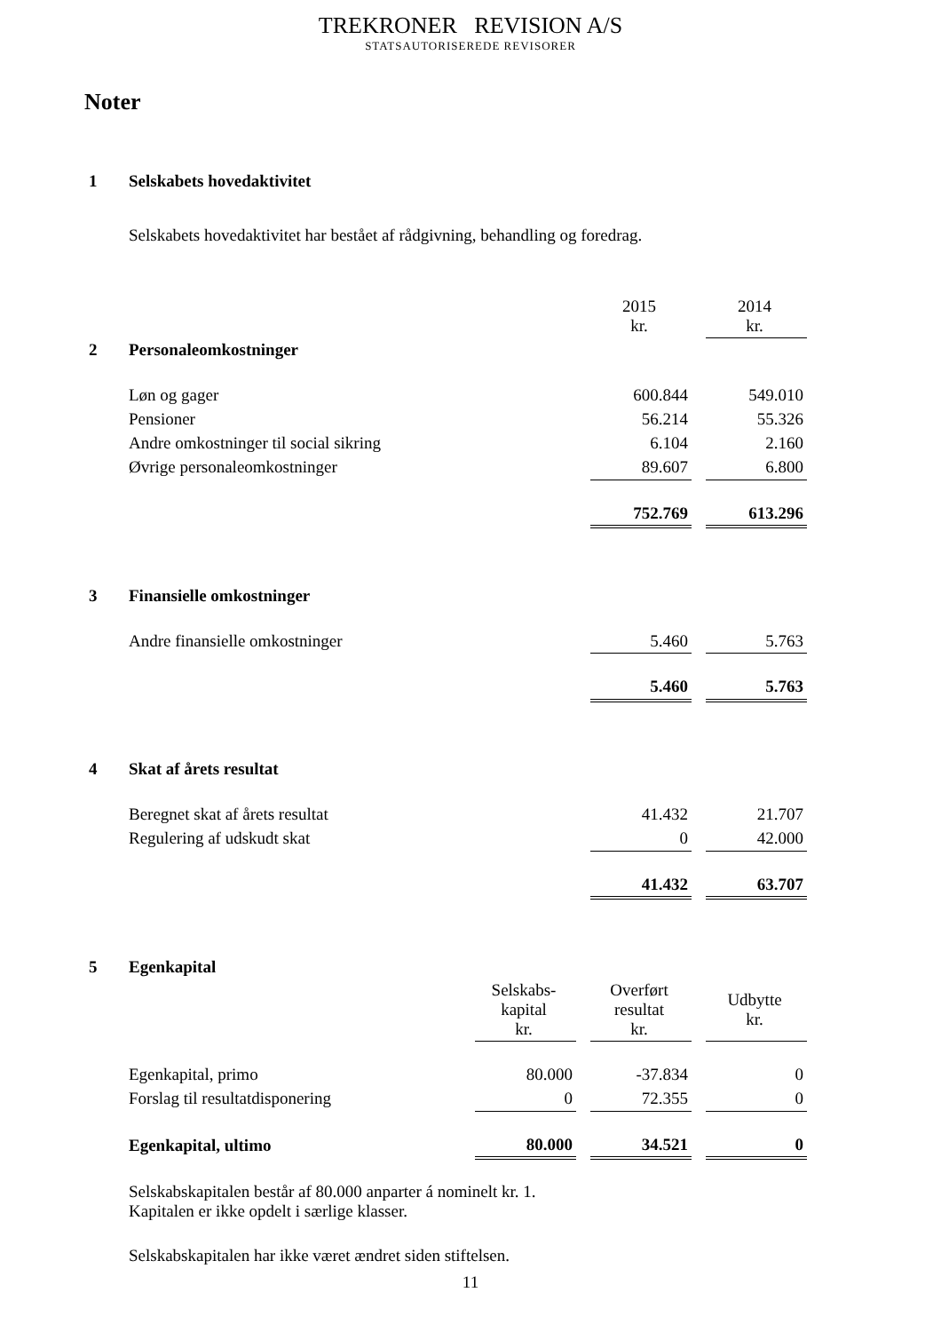TREKRONER REVISION A/S
STATSAUTORISEREDE REVISORER
Noter
| 1 | Selskabets hovedaktivitet | | | | | |
| | Selskabets hovedaktivitet har bestået af rådgivning, behandling og foredrag. | | | | | |
| | | | | 2015 kr. | | 2014 kr. |
| 2 | Personaleomkostninger | | | | | |
| | Løn og gager | | | 600.844 | | 549.010 |
| | Pensioner | | | 56.214 | | 55.326 |
| | Andre omkostninger til social sikring | | | 6.104 | | 2.160 |
| | Øvrige personaleomkostninger | | | 89.607 | | 6.800 |
| | | | | 752.769 | | 613.296 |
| 3 | Finansielle omkostninger | | | | | |
| | Andre finansielle omkostninger | | | 5.460 | | 5.763 |
| | | | | 5.460 | | 5.763 |
| 4 | Skat af årets resultat | | | | | |
| | Beregnet skat af årets resultat | | | 41.432 | | 21.707 |
| | Regulering af udskudt skat | | | 0 | | 42.000 |
| | | | | 41.432 | | 63.707 |
| 5 | Egenkapital | | | | | |
| | | Selskabs- kapital kr. | | Overført resultat kr. | | Udbytte kr. |
| | Egenkapital, primo | 80.000 | | -37.834 | | 0 |
| | Forslag til resultatdisponering | 0 | | 72.355 | | 0 |
| | Egenkapital, ultimo | 80.000 | | 34.521 | | 0 |
Selskabskapitalen består af 80.000 anparter á nominelt kr. 1.
Kapitalen er ikke opdelt i særlige klasser.
Selskabskapitalen har ikke været ændret siden stiftelsen.
11